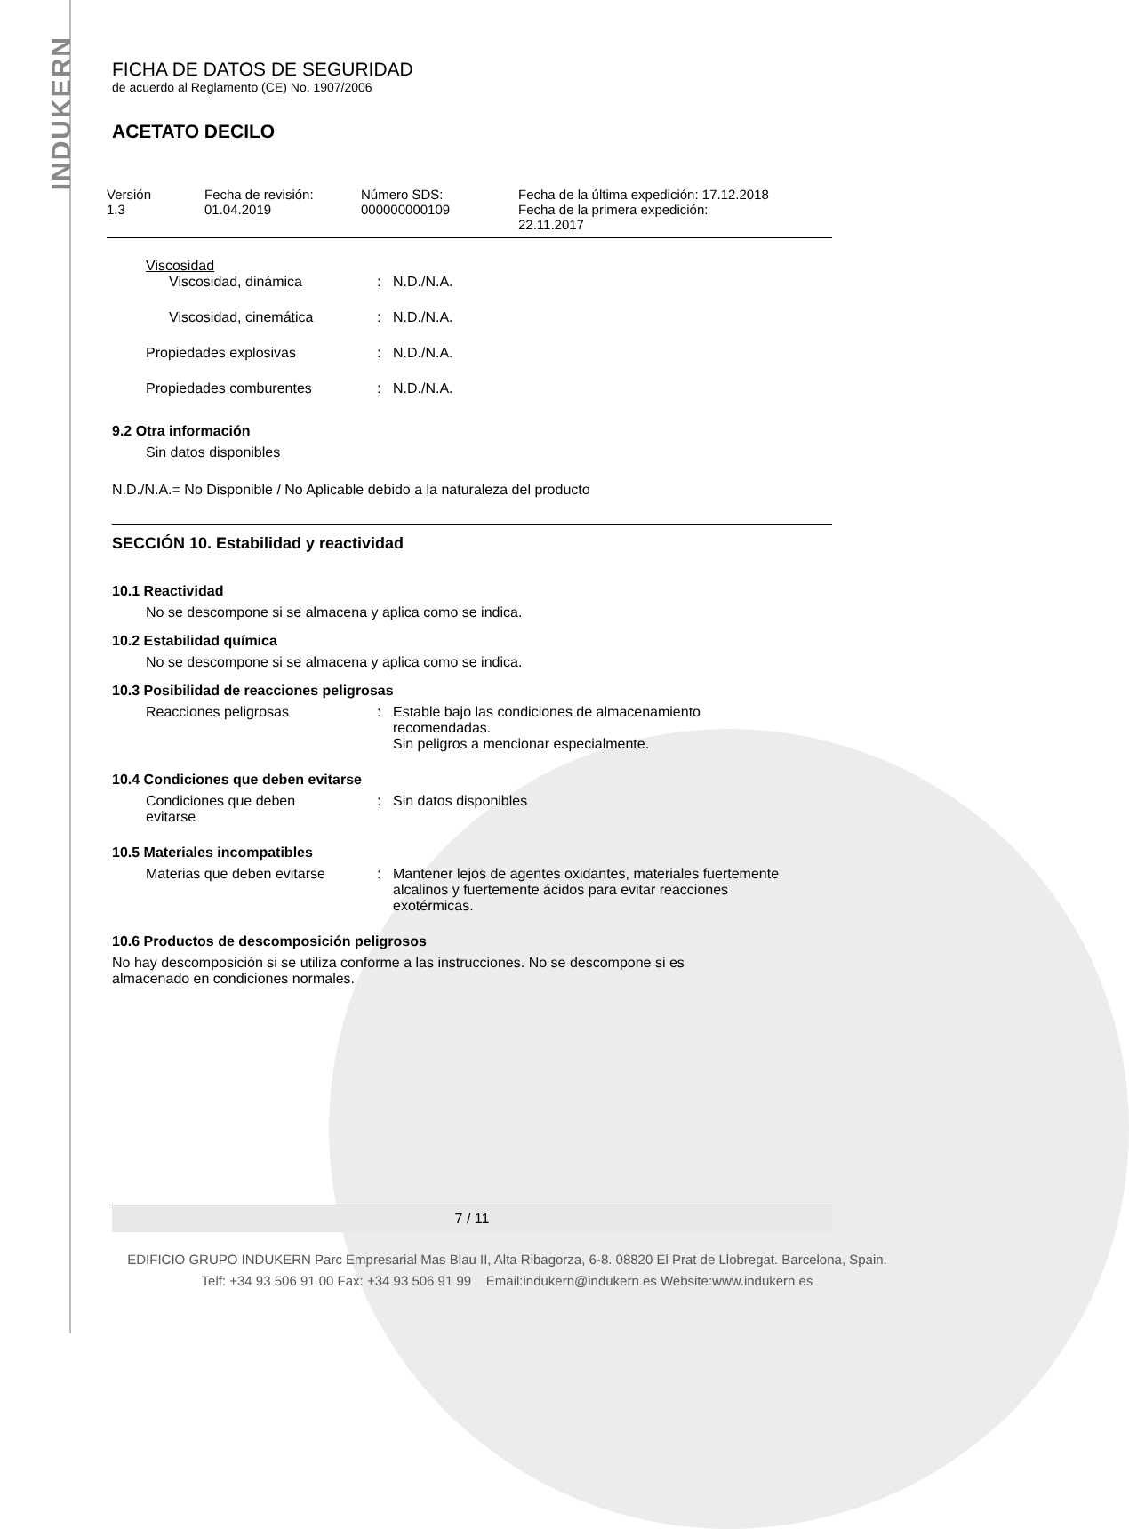INDUKERN
FICHA DE DATOS DE SEGURIDAD
de acuerdo al Reglamento (CE) No. 1907/2006
ACETATO DECILO
Versión
1.3
Fecha de revisión:
01.04.2019
Número SDS:
000000000109
Fecha de la última expedición: 17.12.2018
Fecha de la primera expedición:
22.11.2017
Viscosidad
Viscosidad, dinámica : N.D./N.A.
Viscosidad, cinemática : N.D./N.A.
Propiedades explosivas : N.D./N.A.
Propiedades comburentes : N.D./N.A.
9.2 Otra información
Sin datos disponibles
N.D./N.A.= No Disponible / No Aplicable debido a la naturaleza del producto
SECCIÓN 10. Estabilidad y reactividad
10.1 Reactividad
No se descompone si se almacena y aplica como se indica.
10.2 Estabilidad química
No se descompone si se almacena y aplica como se indica.
10.3 Posibilidad de reacciones peligrosas
Reacciones peligrosas : Estable bajo las condiciones de almacenamiento
recomendadas.
Sin peligros a mencionar especialmente.
10.4 Condiciones que deben evitarse
Condiciones que deben
evitarse
: Sin datos disponibles
10.5 Materiales incompatibles
Materias que deben evitarse : Mantener lejos de agentes oxidantes, materiales fuertemente
alcalinos y fuertemente ácidos para evitar reacciones
exotérmicas.
10.6 Productos de descomposición peligrosos
No hay descomposición si se utiliza conforme a las instrucciones. No se descompone si es
almacenado en condiciones normales.
7 / 11
EDIFICIO GRUPO INDUKERN Parc Empresarial Mas Blau II, Alta Ribagorza, 6-8. 08820 El Prat de Llobregat. Barcelona, Spain.
Telf: +34 93 506 91 00 Fax: +34 93 506 91 99 Email:indukern@indukern.es Website:www.indukern.es